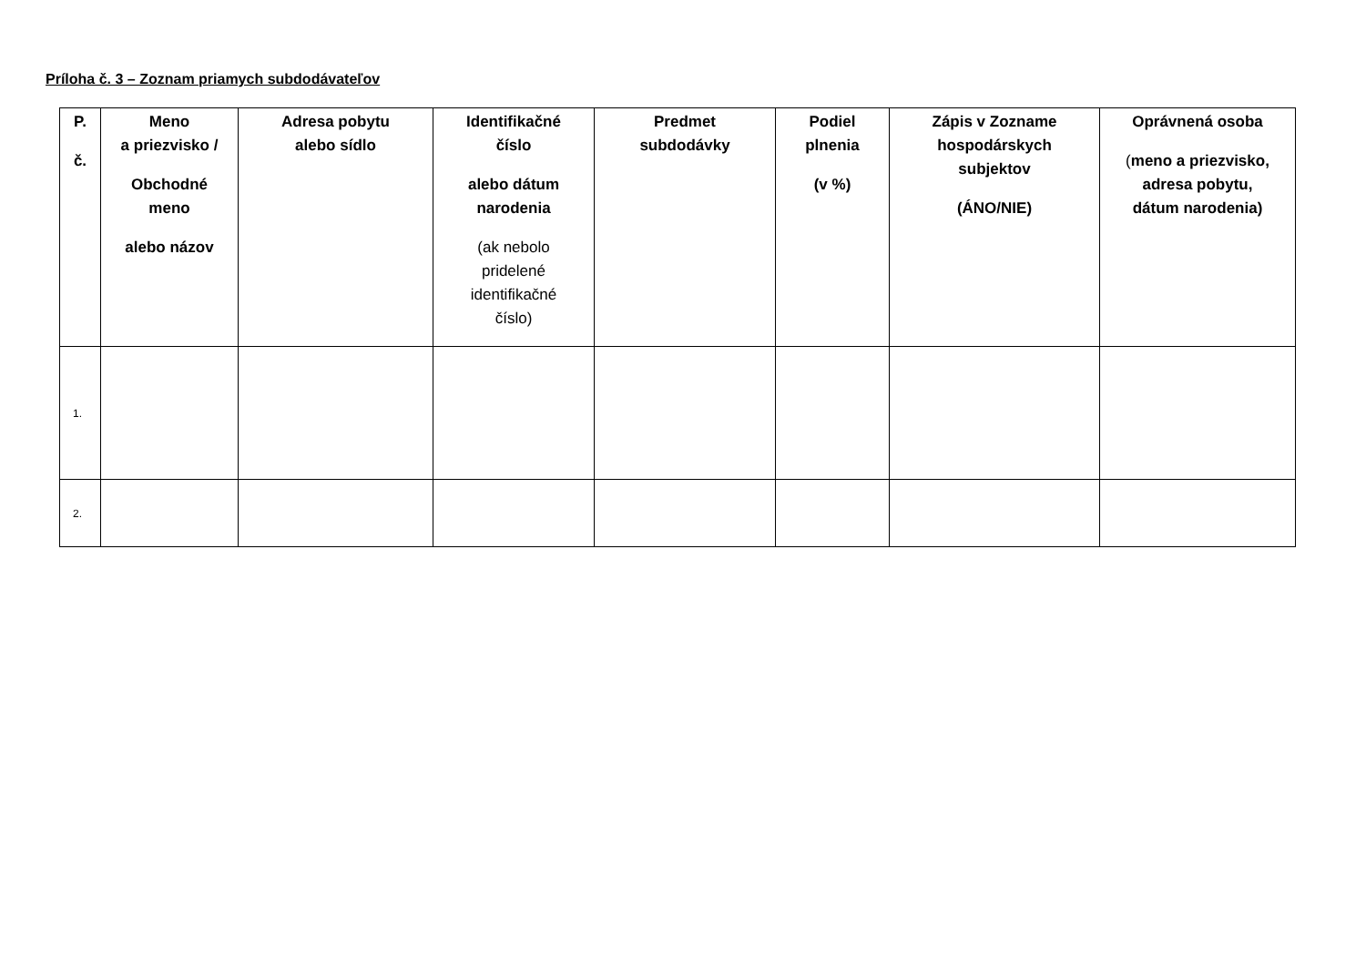Príloha č. 3 – Zoznam priamych subdodávateľov
| P. č. | Meno a priezvisko / Obchodné meno alebo názov | Adresa pobytu alebo sídlo | Identifikačné číslo alebo dátum narodenia (ak nebolo pridelené identifikačné číslo) | Predmet subdodávky | Podiel plnenia (v %) | Zápis v Zozname hospodárskych subjektov (ÁNO/NIE) | Oprávnená osoba ( meno a priezvisko, adresa pobytu, dátum narodenia) |
| --- | --- | --- | --- | --- | --- | --- | --- |
| 1. | | | | | | | |
| 2. | | | | | | | |